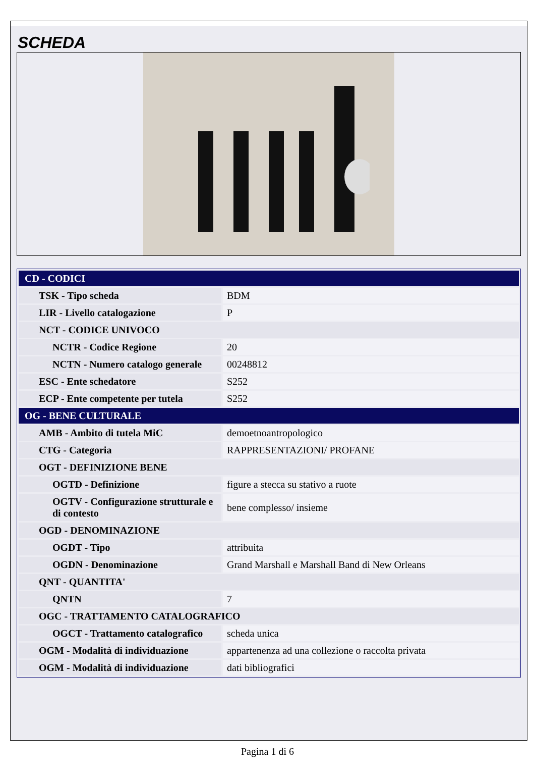SCHEDA
| CD - CODICI | |
| TSK - Tipo scheda | BDM |
| LIR - Livello catalogazione | P |
| NCT - CODICE UNIVOCO | |
| NCTR - Codice Regione | 20 |
| NCTN - Numero catalogo generale | 00248812 |
| ESC - Ente schedatore | S252 |
| ECP - Ente competente per tutela | S252 |
| OG - BENE CULTURALE | |
| AMB - Ambito di tutela MiC | demoetnoantropologico |
| CTG - Categoria | RAPPRESENTAZIONI/ PROFANE |
| OGT - DEFINIZIONE BENE | |
| OGTD - Definizione | figure a stecca su stativo a ruote |
| OGTV - Configurazione strutturale e di contesto | bene complesso/ insieme |
| OGD - DENOMINAZIONE | |
| OGDT - Tipo | attribuita |
| OGDN - Denominazione | Grand Marshall e Marshall Band di New Orleans |
| QNT - QUANTITA' | |
| QNTN | 7 |
| OGC - TRATTAMENTO CATALOGRAFICO | |
| OGCT - Trattamento catalografico | scheda unica |
| OGM - Modalità di individuazione | appartenenza ad una collezione o raccolta privata |
| OGM - Modalità di individuazione | dati bibliografici |
Pagina 1 di 6